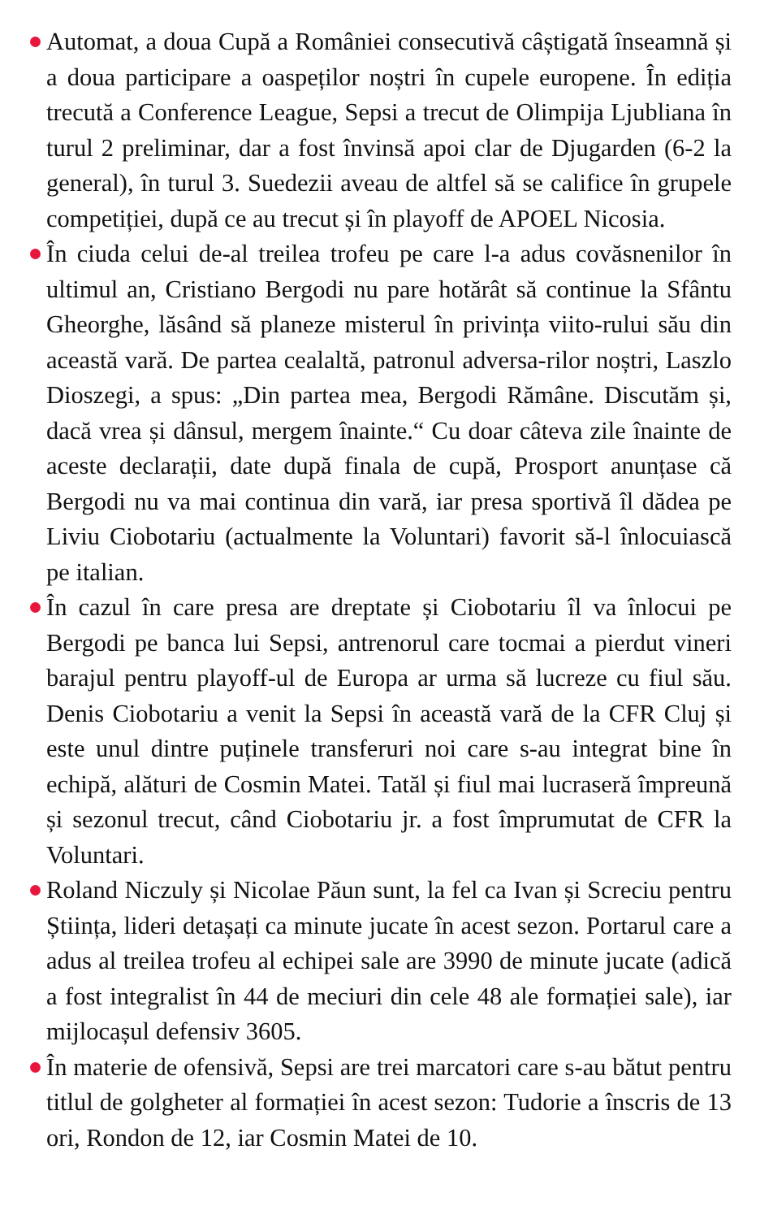Automat, a doua Cupă a României consecutivă câștigată înseamnă și a doua participare a oaspeților noștri în cupele europene. În ediția trecută a Conference League, Sepsi a trecut de Olimpija Ljubliana în turul 2 preliminar, dar a fost învinsă apoi clar de Djugarden (6-2 la general), în turul 3. Suedezii aveau de altfel să se califice în grupele competiției, după ce au trecut și în playoff de APOEL Nicosia.
În ciuda celui de-al treilea trofeu pe care l-a adus covăsnenilor în ultimul an, Cristiano Bergodi nu pare hotărât să continue la Sfântu Gheorghe, lăsând să planeze misterul în privința viito-rului său din această vară. De partea cealaltă, patronul adversa-rilor noștri, Laszlo Dioszegi, a spus: „Din partea mea, Bergodi Rămâne. Discutăm și, dacă vrea și dânsul, mergem înainte.“ Cu doar câteva zile înainte de aceste declarații, date după finala de cupă, Prosport anunțase că Bergodi nu va mai continua din vară, iar presa sportivă îl dădea pe Liviu Ciobotariu (actualmente la Voluntari) favorit să-l înlocuiască pe italian.
În cazul în care presa are dreptate și Ciobotariu îl va înlocui pe Bergodi pe banca lui Sepsi, antrenorul care tocmai a pierdut vineri barajul pentru playoff-ul de Europa ar urma să lucreze cu fiul său. Denis Ciobotariu a venit la Sepsi în această vară de la CFR Cluj și este unul dintre puținele transferuri noi care s-au integrat bine în echipă, alături de Cosmin Matei. Tatăl și fiul mai lucraseră împreună și sezonul trecut, când Ciobotariu jr. a fost împrumutat de CFR la Voluntari.
Roland Niczuly și Nicolae Păun sunt, la fel ca Ivan și Screciu pentru Știința, lideri detașați ca minute jucate în acest sezon. Portarul care a adus al treilea trofeu al echipei sale are 3990 de minute jucate (adică a fost integralist în 44 de meciuri din cele 48 ale formației sale), iar mijlocașul defensiv 3605.
În materie de ofensivă, Sepsi are trei marcatori care s-au bătut pentru titlul de golgheter al formației în acest sezon: Tudorie a înscris de 13 ori, Rondon de 12, iar Cosmin Matei de 10.